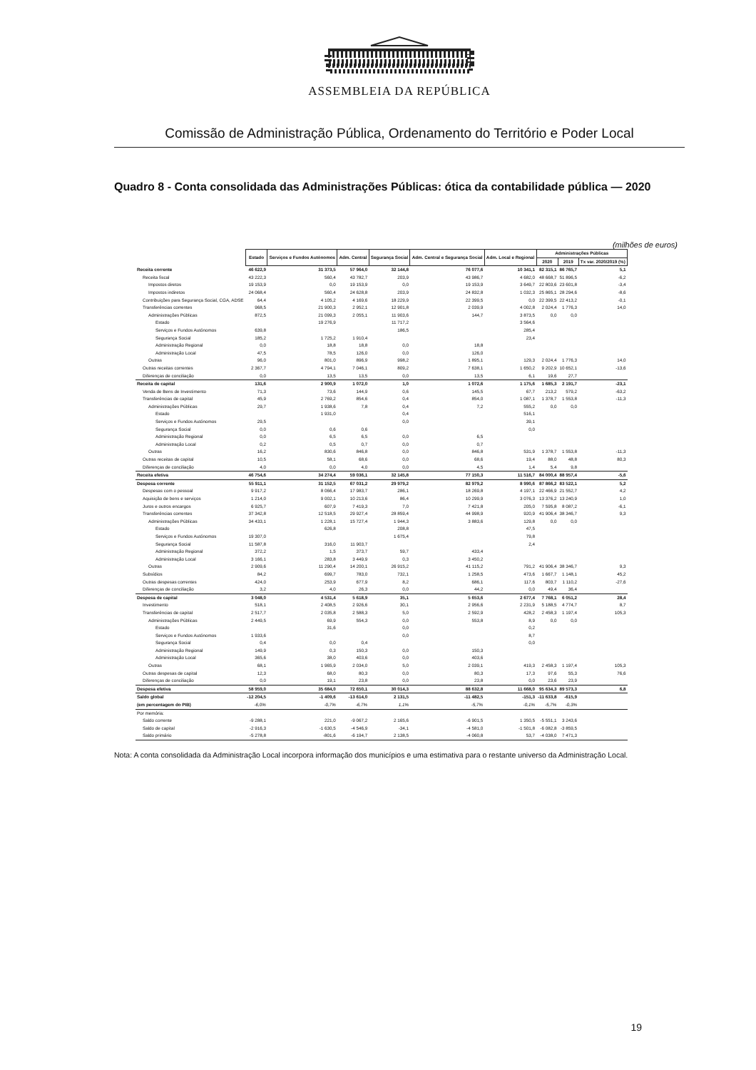ASSEMBLEIA DA REPÚBLICA
Comissão de Administração Pública, Ordenamento do Território e Poder Local
Quadro 8 - Conta consolidada das Administrações Públicas: ótica da contabilidade pública — 2020
(milhões de euros)
| | Estado | Serviços e Fundos Autónomos | Adm. Central | Segurança Social | Adm. Central e Segurança Social | Adm. Local e Regional | Administrações Públicas | | |
| --- | --- | --- | --- | --- | --- | --- | --- | --- | --- |
| | | | | | | | 2020 | 2019 | Tx var. 2020/2019 (%) |
| Receita corrente | 46 622,9 | 31 373,5 | 57 964,0 | 32 144,8 | 76 077,6 | 10 341,1 | 82 315,1 | 86 765,7 | 5,1 |
| Receita fiscal | 43 222,3 | 560,4 | 43 782,7 | 203,9 | 43 986,7 | 4 682,0 | 48 668,7 | 51 896,5 | -6,2 |
| Impostos diretos | 19 153,9 | 0,0 | 19 153,9 | 0,0 | 19 153,9 | 3 649,7 | 22 803,6 | 23 601,8 | -3,4 |
| Impostos indiretos | 24 068,4 | 560,4 | 24 628,8 | 203,9 | 24 832,8 | 1 032,3 | 25 865,1 | 28 294,6 | -8,6 |
| Contribuições para Segurança Social, CGA, ADSE | 64,4 | 4 105,2 | 4 169,6 | 18 229,9 | 22 399,5 | 0,0 | 22 399,5 | 22 413,2 | -0,1 |
| Transferências correntes | 968,5 | 21 900,3 | 2 952,1 | 12 901,8 | 2 039,9 | 4 002,8 | 2 024,4 | 1 776,3 | 14,0 |
| Administrações Públicas | 872,5 | 21 099,3 | 2 055,1 | 11 903,6 | 144,7 | 3 873,5 | 0,0 | 0,0 | |
| Estado | | 19 276,9 | | 11 717,2 | | 3 564,6 | | | |
| Serviços e Fundos Autónomos | 639,8 | | | 186,5 | | 285,4 | | | |
| Segurança Social | 185,2 | 1 725,2 | 1 910,4 | | | 23,4 | | | |
| Administração Regional | 0,0 | 18,8 | 18,8 | 0,0 | 18,8 | | | | |
| Administração Local | 47,5 | 78,5 | 126,0 | 0,0 | 126,0 | | | | |
| Outras | 96,0 | 801,0 | 896,9 | 998,2 | 1 895,1 | 129,3 | 2 024,4 | 1 776,3 | 14,0 |
| Outras receitas correntes | 2 367,7 | 4 794,1 | 7 046,1 | 809,2 | 7 638,1 | 1 650,2 | 9 202,9 | 10 652,1 | -13,6 |
| Diferenças de conciliação | 0,0 | 13,5 | 13,5 | 0,0 | 13,5 | 6,1 | 19,6 | 27,7 | |
| Receita de capital | 131,6 | 2 900,9 | 1 072,0 | 1,0 | 1 072,6 | 1 175,6 | 1 685,3 | 2 191,7 | -23,1 |
| Venda de Bens de Investimento | 71,3 | 73,6 | 144,9 | 0,6 | 145,5 | 67,7 | 213,2 | 579,2 | -63,2 |
| Transferências de capital | 45,9 | 2 769,2 | 854,6 | 0,4 | 854,0 | 1 087,1 | 1 378,7 | 1 553,8 | -11,3 |
| Administrações Públicas | 29,7 | 1 938,6 | 7,8 | 0,4 | 7,2 | 555,2 | 0,0 | 0,0 | |
| Estado | | 1 931,0 | | 0,4 | | 516,1 | | | |
| Serviços e Fundos Autónomos | 29,5 | | | 0,0 | | 39,1 | | | |
| Segurança Social | 0,0 | 0,6 | 0,6 | | | 0,0 | | | |
| Administração Regional | 0,0 | 6,5 | 6,5 | 0,0 | 6,5 | | | | |
| Administração Local | 0,2 | 0,5 | 0,7 | 0,0 | 0,7 | | | | |
| Outras | 16,2 | 830,6 | 846,8 | 0,0 | 846,8 | 531,9 | 1 378,7 | 1 553,8 | -11,3 |
| Outras receitas de capital | 10,5 | 58,1 | 68,6 | 0,0 | 68,6 | 19,4 | 88,0 | 48,8 | 80,3 |
| Diferenças de conciliação | 4,0 | 0,0 | 4,0 | 0,0 | 4,5 | 1,4 | 5,4 | 9,8 | |
| Receita efetiva | 46 754,6 | 34 274,4 | 59 036,1 | 32 145,8 | 77 150,3 | 11 516,7 | 84 000,4 | 88 957,4 | -5,6 |
| Despesa corrente | 55 911,1 | 31 152,5 | 67 031,2 | 29 979,2 | 82 979,2 | 8 990,6 | 87 866,2 | 83 522,1 | 5,2 |
| Despesas com o pessoal | 9 917,2 | 8 066,4 | 17 983,7 | 286,1 | 18 269,8 | 4 197,1 | 22 466,9 | 21 552,7 | 4,2 |
| Aquisição de bens e serviços | 1 214,0 | 9 002,1 | 10 213,6 | 86,4 | 10 299,9 | 3 076,3 | 13 376,2 | 13 240,9 | 1,0 |
| Juros e outros encargos | 6 925,7 | 607,9 | 7 419,3 | 7,0 | 7 421,8 | 205,0 | 7 595,8 | 8 087,2 | -6,1 |
| Transferências correntes | 37 342,8 | 12 518,5 | 29 927,4 | 28 859,4 | 44 998,9 | 920,9 | 41 906,4 | 38 346,7 | 9,3 |
| Administrações Públicas | 34 433,1 | 1 228,1 | 15 727,4 | 1 944,3 | 3 883,6 | 129,8 | 0,0 | 0,0 | |
| Estado | | 626,8 | | 208,8 | | 47,5 | | | |
| Serviços e Fundos Autónomos | 19 307,0 | | | 1 675,4 | | 79,8 | | | |
| Segurança Social | 11 587,8 | 316,0 | 11 903,7 | | | 2,4 | | | |
| Administração Regional | 372,2 | 1,5 | 373,7 | 59,7 | 433,4 | | | | |
| Administração Local | 3 166,1 | 283,8 | 3 449,9 | 0,3 | 3 450,2 | | | | |
| Outras | 2 909,6 | 11 290,4 | 14 200,1 | 26 915,2 | 41 115,2 | 791,2 | 41 906,4 | 38 346,7 | 9,3 |
| Subsídios | 84,2 | 699,7 | 783,0 | 732,1 | 1 258,5 | 473,6 | 1 667,7 | 1 148,1 | 45,2 |
| Outras despesas correntes | 424,0 | 253,9 | 677,9 | 8,2 | 686,1 | 117,6 | 803,7 | 1 110,2 | -27,6 |
| Diferenças de conciliação | 3,2 | 4,0 | 26,3 | 0,0 | 44,2 | 0,0 | 49,4 | 36,4 | |
| Despesa de capital | 3 048,0 | 4 531,4 | 5 618,9 | 35,1 | 5 653,6 | 2 677,4 | 7 768,1 | 6 051,2 | 28,4 |
| Investimento | 518,1 | 2 408,5 | 2 926,6 | 30,1 | 2 956,6 | 2 231,9 | 5 188,5 | 4 774,7 | 8,7 |
| Transferências de capital | 2 517,7 | 2 035,8 | 2 588,3 | 5,0 | 2 592,9 | 428,2 | 2 458,3 | 1 197,4 | 105,3 |
| Administrações Públicas | 2 449,5 | 69,9 | 554,3 | 0,0 | 553,8 | 8,9 | 0,0 | 0,0 | |
| Estado | | 31,6 | | 0,0 | | 0,2 | | | |
| Serviços e Fundos Autónomos | 1 933,6 | | | 0,0 | | 8,7 | | | |
| Segurança Social | 0,4 | 0,0 | 0,4 | | | 0,0 | | | |
| Administração Regional | 149,9 | 0,3 | 150,3 | 0,0 | 150,3 | | | | |
| Administração Local | 365,6 | 38,0 | 403,6 | 0,0 | 403,6 | | | | |
| Outras | 68,1 | 1 965,9 | 2 034,0 | 5,0 | 2 039,1 | 419,3 | 2 458,3 | 1 197,4 | 105,3 |
| Outras despesas de capital | 12,3 | 68,0 | 80,3 | 0,0 | 80,3 | 17,3 | 97,6 | 55,3 | 76,6 |
| Diferenças de conciliação | 0,0 | 19,1 | 23,8 | 0,0 | 23,8 | 0,0 | 23,6 | 23,9 | |
| Despesa efetiva | 58 959,0 | 35 684,0 | 72 650,1 | 30 014,3 | 88 632,8 | 11 668,0 | 95 634,3 | 89 573,3 | 6,8 |
| Saldo global | -12 204,5 | -1 409,6 | -13 614,0 | 2 131,5 | -11 482,5 | -151,3 | -11 633,8 | -615,9 | |
| (em percentagem do PIB) | -6,0% | -0,7% | -6,7% | 1,1% | -5,7% | -0,1% | -5,7% | -0,3% | |
| Por memória: | | | | | | | | | |
| Saldo corrente | -9 288,1 | 221,0 | -9 067,2 | 2 165,6 | -6 901,5 | 1 350,5 | -5 551,1 | 3 243,6 | |
| Saldo de capital | -2 916,3 | -1 630,5 | -4 546,9 | -34,1 | -4 581,0 | -1 501,8 | -6 082,8 | -3 859,5 | |
| Saldo primário | -5 278,8 | -801,6 | -6 194,7 | 2 138,5 | -4 060,8 | 53,7 | -4 038,0 | 7 471,3 | |
Nota: A conta consolidada da Administração Local incorpora informação dos municípios e uma estimativa para o restante universo da Administração Local.
19